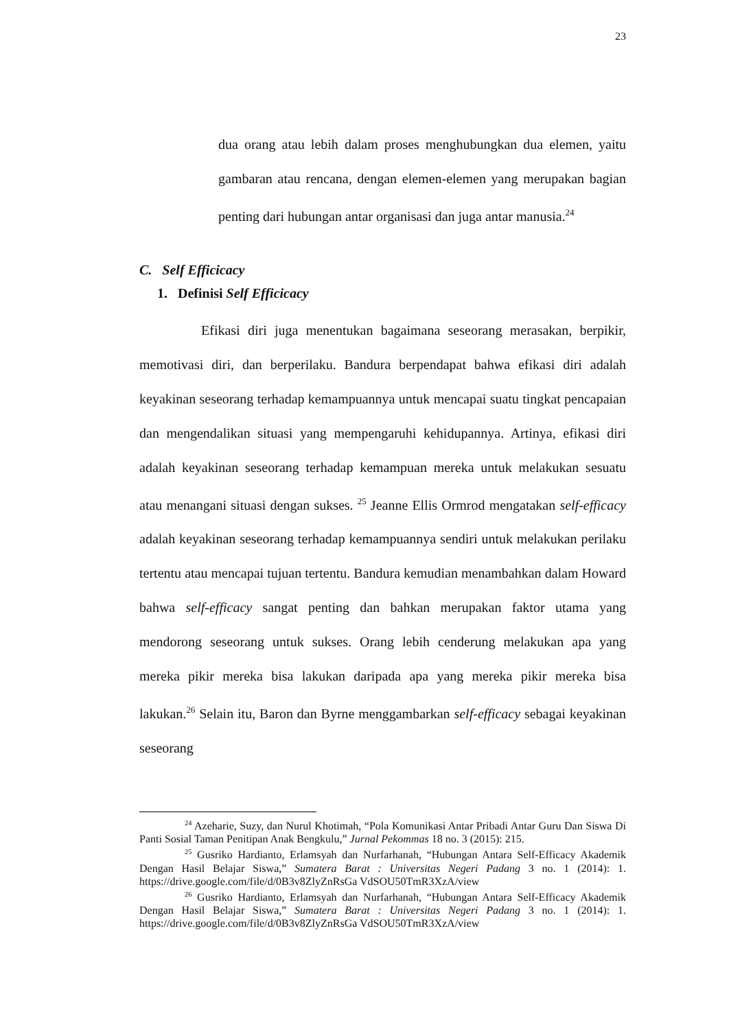23
dua orang atau lebih dalam proses menghubungkan dua elemen, yaitu gambaran atau rencana, dengan elemen-elemen yang merupakan bagian penting dari hubungan antar organisasi dan juga antar manusia.<sup>24</sup>
C. Self Efficicacy
1. Definisi Self Efficicacy
Efikasi diri juga menentukan bagaimana seseorang merasakan, berpikir, memotivasi diri, dan berperilaku. Bandura berpendapat bahwa efikasi diri adalah keyakinan seseorang terhadap kemampuannya untuk mencapai suatu tingkat pencapaian dan mengendalikan situasi yang mempengaruhi kehidupannya. Artinya, efikasi diri adalah keyakinan seseorang terhadap kemampuan mereka untuk melakukan sesuatu atau menangani situasi dengan sukses. <sup>25</sup> Jeanne Ellis Ormrod mengatakan self-efficacy adalah keyakinan seseorang terhadap kemampuannya sendiri untuk melakukan perilaku tertentu atau mencapai tujuan tertentu. Bandura kemudian menambahkan dalam Howard bahwa self-efficacy sangat penting dan bahkan merupakan faktor utama yang mendorong seseorang untuk sukses. Orang lebih cenderung melakukan apa yang mereka pikir mereka bisa lakukan daripada apa yang mereka pikir mereka bisa lakukan.<sup>26</sup> Selain itu, Baron dan Byrne menggambarkan self-efficacy sebagai keyakinan seseorang
<sup>24</sup> Azeharie, Suzy, dan Nurul Khotimah, “Pola Komunikasi Antar Pribadi Antar Guru Dan Siswa Di Panti Sosial Taman Penitipan Anak Bengkulu,” Jurnal Pekommas 18 no. 3 (2015): 215.
<sup>25</sup> Gusriko Hardianto, Erlamsyah dan Nurfarhanah, “Hubungan Antara Self-Efficacy Akademik Dengan Hasil Belajar Siswa,” Sumatera Barat : Universitas Negeri Padang 3 no. 1 (2014): 1. https://drive.google.com/file/d/0B3v8ZlyZnRsGa VdSOU50TmR3XzA/view
<sup>26</sup> Gusriko Hardianto, Erlamsyah dan Nurfarhanah, “Hubungan Antara Self-Efficacy Akademik Dengan Hasil Belajar Siswa,” Sumatera Barat : Universitas Negeri Padang 3 no. 1 (2014): 1. https://drive.google.com/file/d/0B3v8ZlyZnRsGa VdSOU50TmR3XzA/view